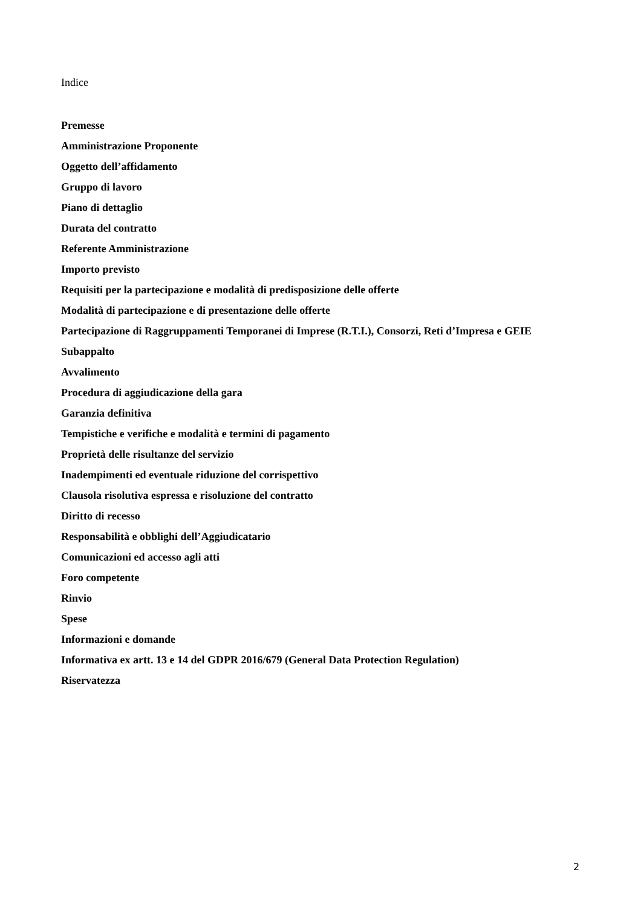Indice
Premesse
Amministrazione Proponente
Oggetto dell’affidamento
Gruppo di lavoro
Piano di dettaglio
Durata del contratto
Referente Amministrazione
Importo previsto
Requisiti per la partecipazione e modalità di predisposizione delle offerte
Modalità di partecipazione e di presentazione delle offerte
Partecipazione di Raggruppamenti Temporanei di Imprese (R.T.I.), Consorzi, Reti d’Impresa e GEIE
Subappalto
Avvalimento
Procedura di aggiudicazione della gara
Garanzia definitiva
Tempistiche e verifiche e modalità e termini di pagamento
Proprietà delle risultanze del servizio
Inadempimenti ed eventuale riduzione del corrispettivo
Clausola risolutiva espressa e risoluzione del contratto
Diritto di recesso
Responsabilità e obblighi dell’Aggiudicatario
Comunicazioni ed accesso agli atti
Foro competente
Rinvio
Spese
Informazioni e domande
Informativa ex artt. 13 e 14 del GDPR 2016/679 (General Data Protection Regulation)
Riservatezza
2